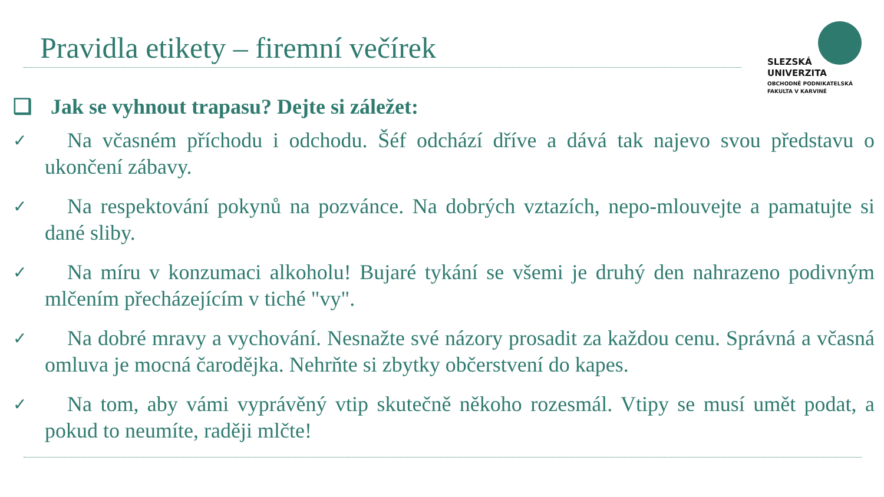Pravidla etikety – firemní večírek
SLEZSKÁ
UNIVERZITA
OBCHODNĚ PODNIKATELSKÁ
FAKULTA V KARVINÉ
❑ Jak se vyhnout trapasu? Dejte si záležet:
✓
Na včasném příchodu i odchodu. Šéf odchází dříve a dává tak najevo svou představu o ukončení zábavy.
✓
Na respektování pokynů na pozvánce. Na dobrých vztazích, nepo-mlouvejte a pamatujte si dané sliby.
✓
Na míru v konzumaci alkoholu! Bujaré tykání se všemi je druhý den nahrazeno podivným mlčením přecházejícím v tiché "vy".
✓
Na dobré mravy a vychování. Nesnažte své názory prosadit za každou cenu. Správná a včasná omluva je mocná čarodějka. Nehrňte si zbytky občerstvení do kapes.
✓
Na tom, aby vámi vyprávěný vtip skutečně někoho rozesmál. Vtipy se musí umět podat, a pokud to neumíte, raději mlčte!